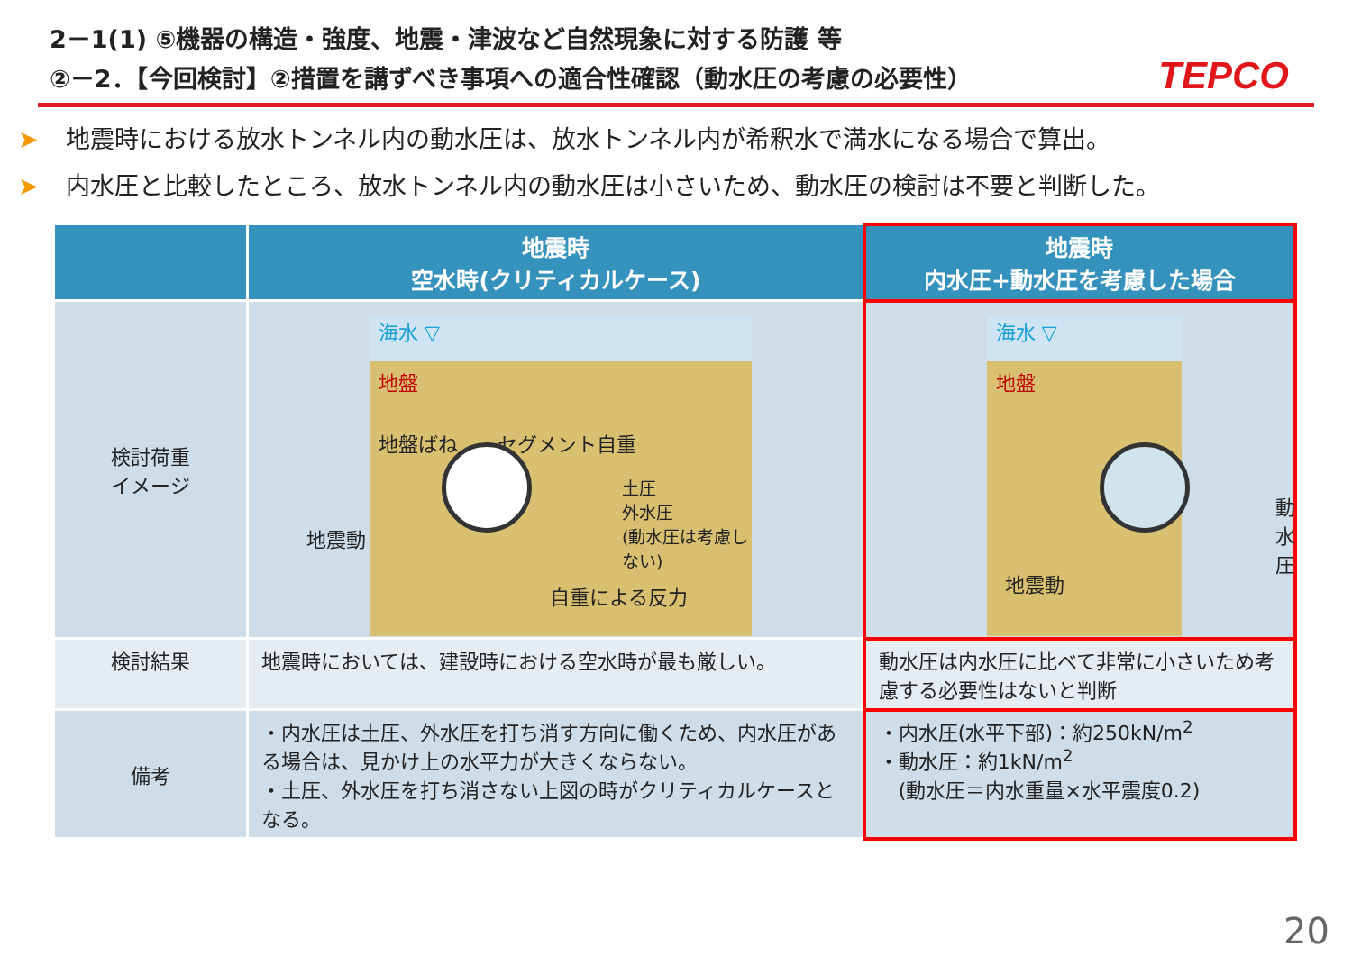2－1(1) ⑤機器の構造・強度、地震・津波など自然現象に対する防護 等
②－2．【今回検討】②措置を講ずべき事項への適合性確認（動水圧の考慮の必要性）
TEPCO
➤ 地震時における放水トンネル内の動水圧は、放水トンネル内が希釈水で満水になる場合で算出。
➤ 内水圧と比較したところ、放水トンネル内の動水圧は小さいため、動水圧の検討は不要と判断した。
| | 地震時 空水時(クリティカルケース) | 地震時 内水圧+動水圧を考慮した場合 |
| --- | --- | --- |
| 検討荷重 イメージ | 海水 ▽ 地盤 地盤ばね セグメント自重 土圧 外水圧 (動水圧は考慮しない) 自重による反力 地震動 | 海水 ▽ 地盤 動水圧 地震動 |
| 検討結果 | 地震時においては、建設時における空水時が最も厳しい。 | 動水圧は内水圧に比べて非常に小さいため考慮する必要性はないと判断 |
| 備考 | ・内水圧は土圧、外水圧を打ち消す方向に働くため、内水圧がある場合は、見かけ上の水平力が大きくならない。 ・土圧、外水圧を打ち消さない上図の時がクリティカルケースとなる。 | ・内水圧(水平下部)：約250kN/m<sup>2</sup> ・動水圧：約1kN/m<sup>2</sup> (動水圧＝内水重量×水平震度0.2) |
20